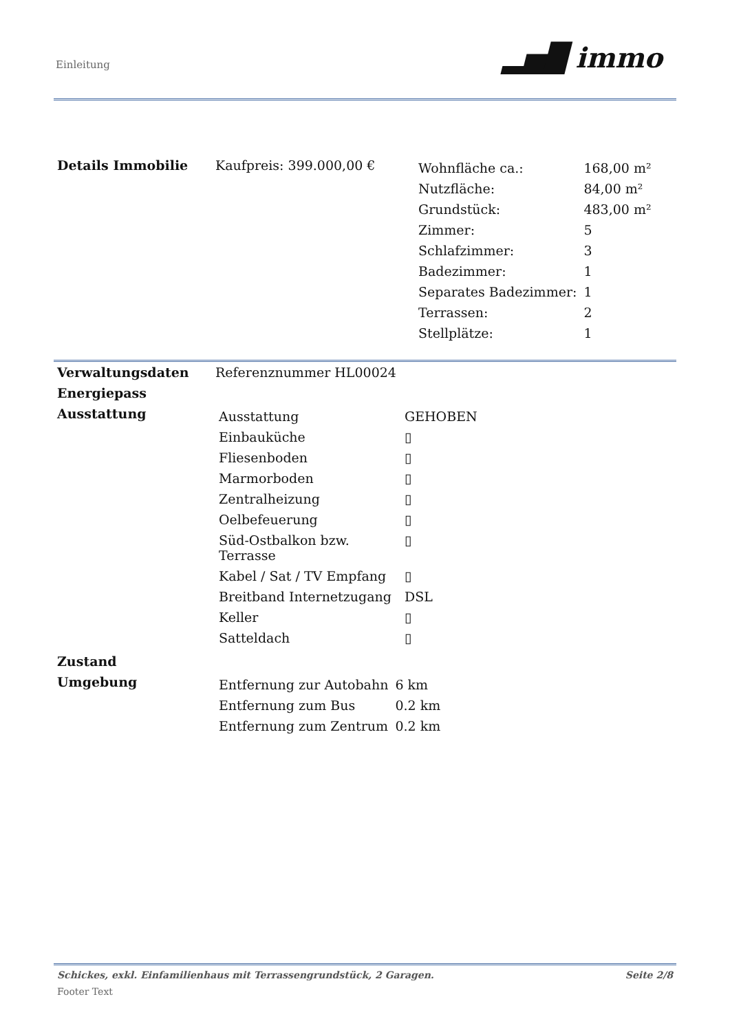Einleitung ▂▅█ immo
| Details Immobilie | Kaufpreis: 399.000,00 € | / Wohnfläche ca.: / 168,00 m² / / Nutzfläche: / 84,00 m² / / Grundstück: / 483,00 m² / / Zimmer: / 5 / / Schlafzimmer: / 3 / / Badezimmer: / 1 / / Separates Badezimmer: / 1 / / Terrassen: / 2 / / Stellplätze: / 1 / |
| Verwaltungsdaten | Referenznummer HL00024 | |
| Energiepass | | |
| Ausstattung | / Ausstattung / GEHOBEN / / Einbauküche / ▯ / / Fliesenboden / ▯ / / Marmorboden / ▯ / / Zentralheizung / ▯ / / Oelbefeuerung / ▯ / / Süd-Ostbalkon bzw. Terrasse / ▯ / / Kabel / Sat / TV Empfang / ▯ / / Breitband Internetzugang / DSL / / Keller / ▯ / / Satteldach / ▯ / | |
| Zustand | | |
| Umgebung | / Entfernung zur Autobahn / 6 km / / Entfernung zum Bus / 0.2 km / / Entfernung zum Zentrum / 0.2 km / | |
Schickes, exkl. Einfamilienhaus mit Terrassengrundstück, 2 Garagen. Seite 2/8
Footer Text